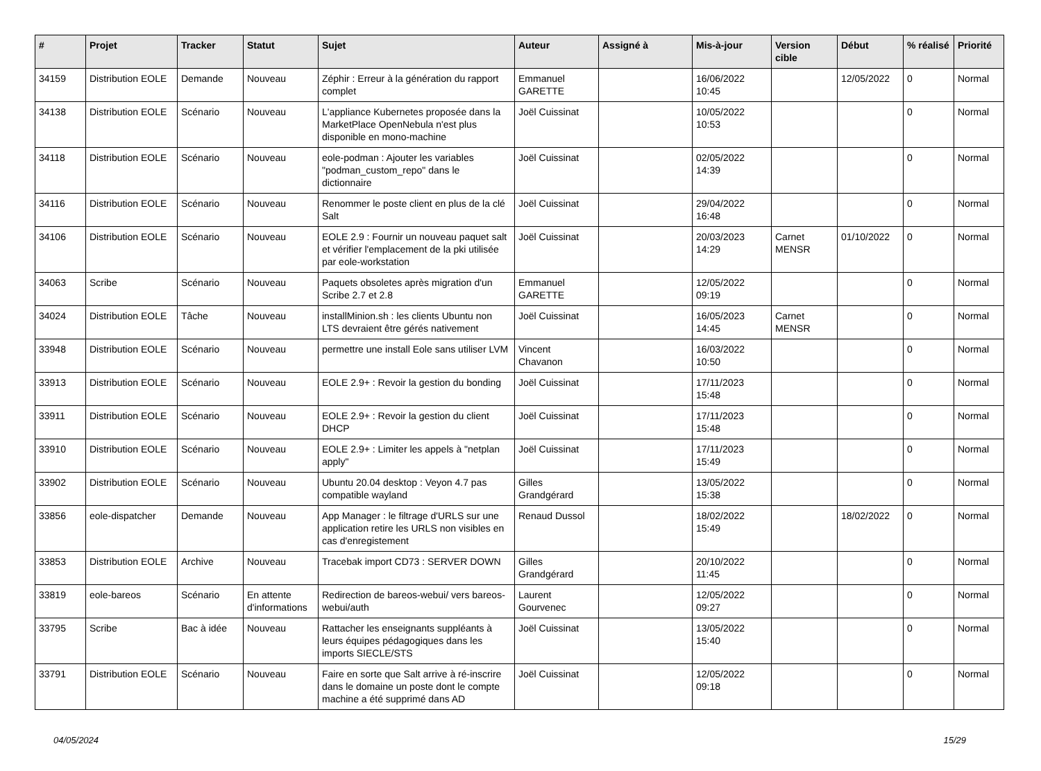| # | Projet | Tracker | Statut | Sujet | Auteur | Assigné à | Mis-à-jour | Version cible | Début | % réalisé | Priorité |
| --- | --- | --- | --- | --- | --- | --- | --- | --- | --- | --- | --- |
| 34159 | Distribution EOLE | Demande | Nouveau | Zéphir : Erreur à la génération du rapport complet | Emmanuel GARETTE | | 16/06/2022 10:45 | | 12/05/2022 | 0 | Normal |
| 34138 | Distribution EOLE | Scénario | Nouveau | L'appliance Kubernetes proposée dans la MarketPlace OpenNebula n'est plus disponible en mono-machine | Joël Cuissinat | | 10/05/2022 10:53 | | | 0 | Normal |
| 34118 | Distribution EOLE | Scénario | Nouveau | eole-podman : Ajouter les variables "podman_custom_repo" dans le dictionnaire | Joël Cuissinat | | 02/05/2022 14:39 | | | 0 | Normal |
| 34116 | Distribution EOLE | Scénario | Nouveau | Renommer le poste client en plus de la clé Salt | Joël Cuissinat | | 29/04/2022 16:48 | | | 0 | Normal |
| 34106 | Distribution EOLE | Scénario | Nouveau | EOLE 2.9 : Fournir un nouveau paquet salt et vérifier l'emplacement de la pki utilisée par eole-workstation | Joël Cuissinat | | 20/03/2023 14:29 | Carnet MENSR | 01/10/2022 | 0 | Normal |
| 34063 | Scribe | Scénario | Nouveau | Paquets obsoletes après migration d'un Scribe 2.7 et 2.8 | Emmanuel GARETTE | | 12/05/2022 09:19 | | | 0 | Normal |
| 34024 | Distribution EOLE | Tâche | Nouveau | installMinion.sh : les clients Ubuntu non LTS devraient être gérés nativement | Joël Cuissinat | | 16/05/2023 14:45 | Carnet MENSR | | 0 | Normal |
| 33948 | Distribution EOLE | Scénario | Nouveau | permettre une install Eole sans utiliser LVM | Vincent Chavanon | | 16/03/2022 10:50 | | | 0 | Normal |
| 33913 | Distribution EOLE | Scénario | Nouveau | EOLE 2.9+ : Revoir la gestion du bonding | Joël Cuissinat | | 17/11/2023 15:48 | | | 0 | Normal |
| 33911 | Distribution EOLE | Scénario | Nouveau | EOLE 2.9+ : Revoir la gestion du client DHCP | Joël Cuissinat | | 17/11/2023 15:48 | | | 0 | Normal |
| 33910 | Distribution EOLE | Scénario | Nouveau | EOLE 2.9+ : Limiter les appels à "netplan apply" | Joël Cuissinat | | 17/11/2023 15:49 | | | 0 | Normal |
| 33902 | Distribution EOLE | Scénario | Nouveau | Ubuntu 20.04 desktop : Veyon 4.7 pas compatible wayland | Gilles Grandgérard | | 13/05/2022 15:38 | | | 0 | Normal |
| 33856 | eole-dispatcher | Demande | Nouveau | App Manager : le filtrage d'URLS sur une application retire les URLS non visibles en cas d'enregistement | Renaud Dussol | | 18/02/2022 15:49 | | 18/02/2022 | 0 | Normal |
| 33853 | Distribution EOLE | Archive | Nouveau | Tracebak import CD73 : SERVER DOWN | Gilles Grandgérard | | 20/10/2022 11:45 | | | 0 | Normal |
| 33819 | eole-bareos | Scénario | En attente d'informations | Redirection de bareos-webui/ vers bareos-webui/auth | Laurent Gourvenec | | 12/05/2022 09:27 | | | 0 | Normal |
| 33795 | Scribe | Bac à idée | Nouveau | Rattacher les enseignants suppléants à leurs équipes pédagogiques dans les imports SIECLE/STS | Joël Cuissinat | | 13/05/2022 15:40 | | | 0 | Normal |
| 33791 | Distribution EOLE | Scénario | Nouveau | Faire en sorte que Salt arrive à ré-inscrire dans le domaine un poste dont le compte machine a été supprimé dans AD | Joël Cuissinat | | 12/05/2022 09:18 | | | 0 | Normal |
04/05/2024 15/29